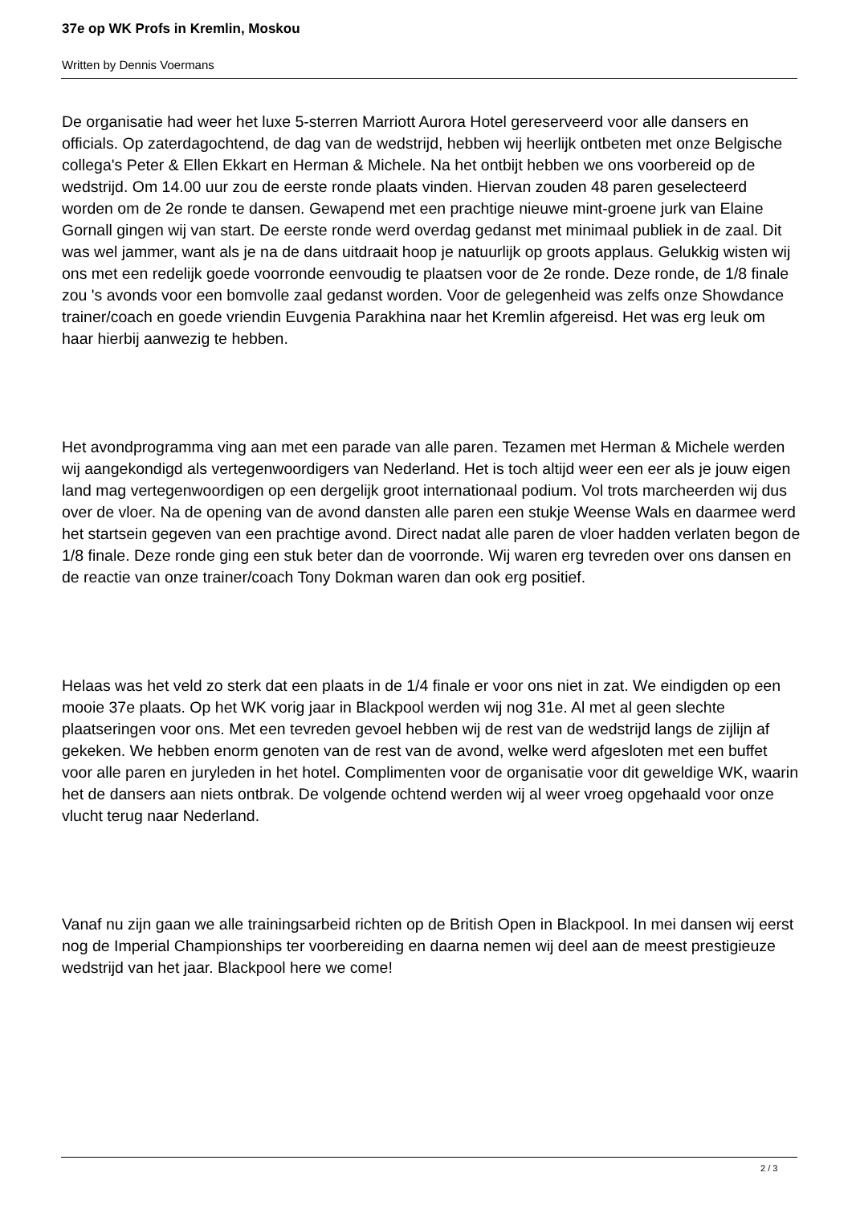37e op WK Profs in Kremlin, Moskou
Written by Dennis Voermans
De organisatie had weer het luxe 5-sterren Marriott Aurora Hotel gereserveerd voor alle dansers en officials. Op zaterdagochtend, de dag van de wedstrijd, hebben wij heerlijk ontbeten met onze Belgische collega's Peter & Ellen Ekkart en Herman & Michele. Na het ontbijt hebben we ons voorbereid op de wedstrijd. Om 14.00 uur zou de eerste ronde plaats vinden. Hiervan zouden 48 paren geselecteerd worden om de 2e ronde te dansen. Gewapend met een prachtige nieuwe mint-groene jurk van Elaine Gornall gingen wij van start. De eerste ronde werd overdag gedanst met minimaal publiek in de zaal. Dit was wel jammer, want als je na de dans uitdraait hoop je natuurlijk op groots applaus. Gelukkig wisten wij ons met een redelijk goede voorronde eenvoudig te plaatsen voor de 2e ronde. Deze ronde, de 1/8 finale zou 's avonds voor een bomvolle zaal gedanst worden. Voor de gelegenheid was zelfs onze Showdance trainer/coach en goede vriendin Euvgenia Parakhina naar het Kremlin afgereisd. Het was erg leuk om haar hierbij aanwezig te hebben.
Het avondprogramma ving aan met een parade van alle paren. Tezamen met Herman & Michele werden wij aangekondigd als vertegenwoordigers van Nederland. Het is toch altijd weer een eer als je jouw eigen land mag vertegenwoordigen op een dergelijk groot internationaal podium. Vol trots marcheerden wij dus over de vloer. Na de opening van de avond dansten alle paren een stukje Weense Wals en daarmee werd het startsein gegeven van een prachtige avond. Direct nadat alle paren de vloer hadden verlaten begon de 1/8 finale. Deze ronde ging een stuk beter dan de voorronde. Wij waren erg tevreden over ons dansen en de reactie van onze trainer/coach Tony Dokman waren dan ook erg positief.
Helaas was het veld zo sterk dat een plaats in de 1/4 finale er voor ons niet in zat. We eindigden op een mooie 37e plaats. Op het WK vorig jaar in Blackpool werden wij nog 31e. Al met al geen slechte plaatseringen voor ons. Met een tevreden gevoel hebben wij de rest van de wedstrijd langs de zijlijn af gekeken. We hebben enorm genoten van de rest van de avond, welke werd afgesloten met een buffet voor alle paren en juryleden in het hotel. Complimenten voor de organisatie voor dit geweldige WK, waarin het de dansers aan niets ontbrak. De volgende ochtend werden wij al weer vroeg opgehaald voor onze vlucht terug naar Nederland.
Vanaf nu zijn gaan we alle trainingsarbeid richten op de British Open in Blackpool. In mei dansen wij eerst nog de Imperial Championships ter voorbereiding en daarna nemen wij deel aan de meest prestigieuze wedstrijd van het jaar. Blackpool here we come!
2 / 3